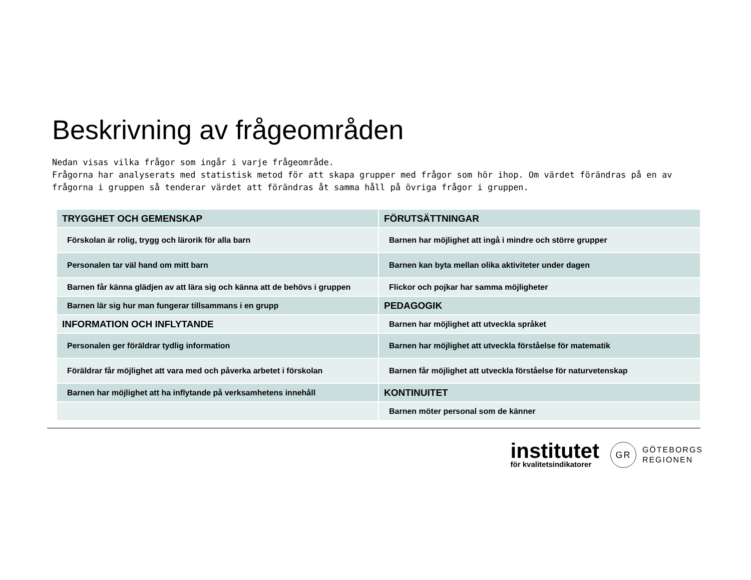Beskrivning av frågeområden
Nedan visas vilka frågor som ingår i varje frågeområde.
Frågorna har analyserats med statistisk metod för att skapa grupper med frågor som hör ihop. Om värdet förändras på en av frågorna i gruppen så tenderar värdet att förändras åt samma håll på övriga frågor i gruppen.
| TRYGGHET OCH GEMENSKAP | FÖRUTSÄTTNINGAR |
| Förskolan är rolig, trygg och lärorik för alla barn | Barnen har möjlighet att ingå i mindre och större grupper |
| Personalen tar väl hand om mitt barn | Barnen kan byta mellan olika aktiviteter under dagen |
| Barnen får känna glädjen av att lära sig och känna att de behövs i gruppen | Flickor och pojkar har samma möjligheter |
| Barnen lär sig hur man fungerar tillsammans i en grupp | PEDAGOGIK |
| INFORMATION OCH INFLYTANDE | Barnen har möjlighet att utveckla språket |
| Personalen ger föräldrar tydlig information | Barnen har möjlighet att utveckla förståelse för matematik |
| Föräldrar får möjlighet att vara med och påverka arbetet i förskolan | Barnen får möjlighet att utveckla förståelse för naturvetenskap |
| Barnen har möjlighet att ha inflytande på verksamhetens innehåll | KONTINUITET |
| | Barnen möter personal som de känner |
institutet
för kvalitetsindikatorer
GR
GÖTEBORGS
REGIONEN